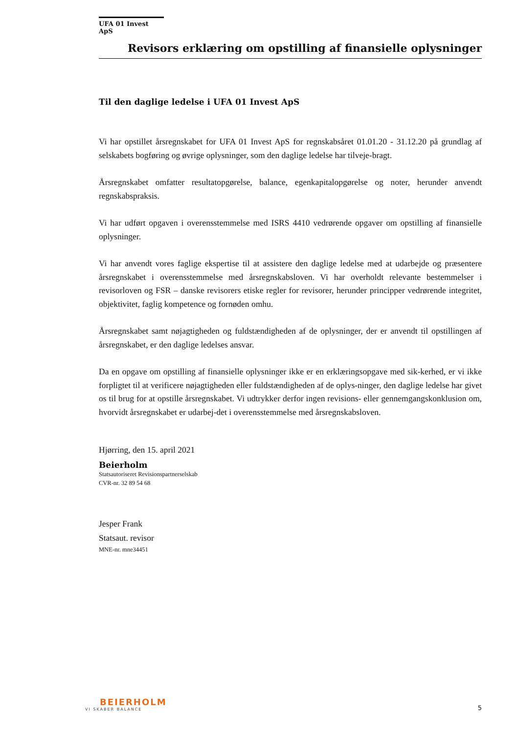UFA 01 Invest ApS
Revisors erklæring om opstilling af finansielle oplysninger
Til den daglige ledelse i UFA 01 Invest ApS
Vi har opstillet årsregnskabet for UFA 01 Invest ApS for regnskabsåret 01.01.20 - 31.12.20 på grundlag af selskabets bogføring og øvrige oplysninger, som den daglige ledelse har tilveje-bragt.
Årsregnskabet omfatter resultatopgørelse, balance, egenkapitalopgørelse og noter, herunder anvendt regnskabspraksis.
Vi har udført opgaven i overensstemmelse med ISRS 4410 vedrørende opgaver om opstilling af finansielle oplysninger.
Vi har anvendt vores faglige ekspertise til at assistere den daglige ledelse med at udarbejde og præsentere årsregnskabet i overensstemmelse med årsregnskabsloven. Vi har overholdt relevante bestemmelser i revisorloven og FSR – danske revisorers etiske regler for revisorer, herunder principper vedrørende integritet, objektivitet, faglig kompetence og fornøden omhu.
Årsregnskabet samt nøjagtigheden og fuldstændigheden af de oplysninger, der er anvendt til opstillingen af årsregnskabet, er den daglige ledelses ansvar.
Da en opgave om opstilling af finansielle oplysninger ikke er en erklæringsopgave med sik-kerhed, er vi ikke forpligtet til at verificere nøjagtigheden eller fuldstændigheden af de oplys-ninger, den daglige ledelse har givet os til brug for at opstille årsregnskabet. Vi udtrykker derfor ingen revisions- eller gennemgangskonklusion om, hvorvidt årsregnskabet er udarbej-det i overensstemmelse med årsregnskabsloven.
Hjørring, den 15. april 2021
Beierholm
Statsautoriseret Revisionspartnerselskab
CVR-nr. 32 89 54 68
Jesper Frank
Statsaut. revisor
MNE-nr. mne34451
BEIERHOLM
VI SKABER BALANCE
5